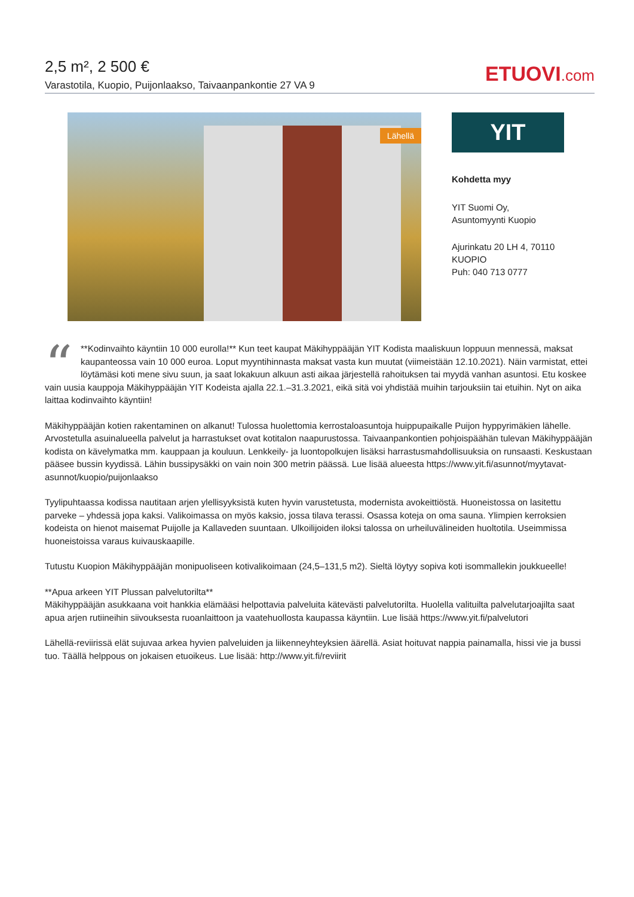2,5 m², 2 500 €
Varastotila, Kuopio, Puijonlaakso, Taivaanpankontie 27 VA 9
ETUOVI.com
Lähellä
YIT
Kohdetta myy
YIT Suomi Oy, Asuntomyynti Kuopio
Ajurinkatu 20 LH 4, 70110 KUOPIO
Puh: 040 713 0777
“
**Kodinvaihto käyntiin 10 000 eurolla!** Kun teet kaupat Mäkihyppääjän YIT Kodista maaliskuun loppuun mennessä, maksat kaupanteossa vain 10 000 euroa. Loput myyntihinnasta maksat vasta kun muutat (viimeistään 12.10.2021). Näin varmistat, ettei löytämäsi koti mene sivu suun, ja saat lokakuun alkuun asti aikaa järjestellä rahoituksen tai myydä vanhan asuntosi. Etu koskee vain uusia kauppoja Mäkihyppääjän YIT Kodeista ajalla 22.1.–31.3.2021, eikä sitä voi yhdistää muihin tarjouksiin tai etuihin. Nyt on aika laittaa kodinvaihto käyntiin!
Mäkihyppääjän kotien rakentaminen on alkanut! Tulossa huolettomia kerrostaloasuntoja huippupaikalle Puijon hyppyrimäkien lähelle. Arvostetulla asuinalueella palvelut ja harrastukset ovat kotitalon naapurustossa. Taivaanpankontien pohjoispäähän tulevan Mäkihyppääjän kodista on kävelymatka mm. kauppaan ja kouluun. Lenkkeily- ja luontopolkujen lisäksi harrastusmahdollisuuksia on runsaasti. Keskustaan pääsee bussin kyydissä. Lähin bussipysäkki on vain noin 300 metrin päässä. Lue lisää alueesta https://www.yit.fi/asunnot/myytavat-asunnot/kuopio/puijonlaakso
Tyylipuhtaassa kodissa nautitaan arjen ylellisyyksistä kuten hyvin varustetusta, modernista avokeittiöstä. Huoneistossa on lasitettu parveke – yhdessä jopa kaksi. Valikoimassa on myös kaksio, jossa tilava terassi. Osassa koteja on oma sauna. Ylimpien kerroksien kodeista on hienot maisemat Puijolle ja Kallaveden suuntaan. Ulkoilijoiden iloksi talossa on urheiluvälineiden huoltotila. Useimmissa huoneistoissa varaus kuivauskaapille.
Tutustu Kuopion Mäkihyppääjän monipuoliseen kotivalikoimaan (24,5–131,5 m2). Sieltä löytyy sopiva koti isommallekin joukkueelle!
**Apua arkeen YIT Plussan palvelutorilta**
Mäkihyppääjän asukkaana voit hankkia elämääsi helpottavia palveluita kätevästi palvelutorilta. Huolella valituilta palvelutarjoajilta saat apua arjen rutiineihin siivouksesta ruoanlaittoon ja vaatehuollosta kaupassa käyntiin. Lue lisää https://www.yit.fi/palvelutori
Lähellä-reviirissä elät sujuvaa arkea hyvien palveluiden ja liikenneyhteyksien äärellä. Asiat hoituvat nappia painamalla, hissi vie ja bussi tuo. Täällä helppous on jokaisen etuoikeus. Lue lisää: http://www.yit.fi/reviirit